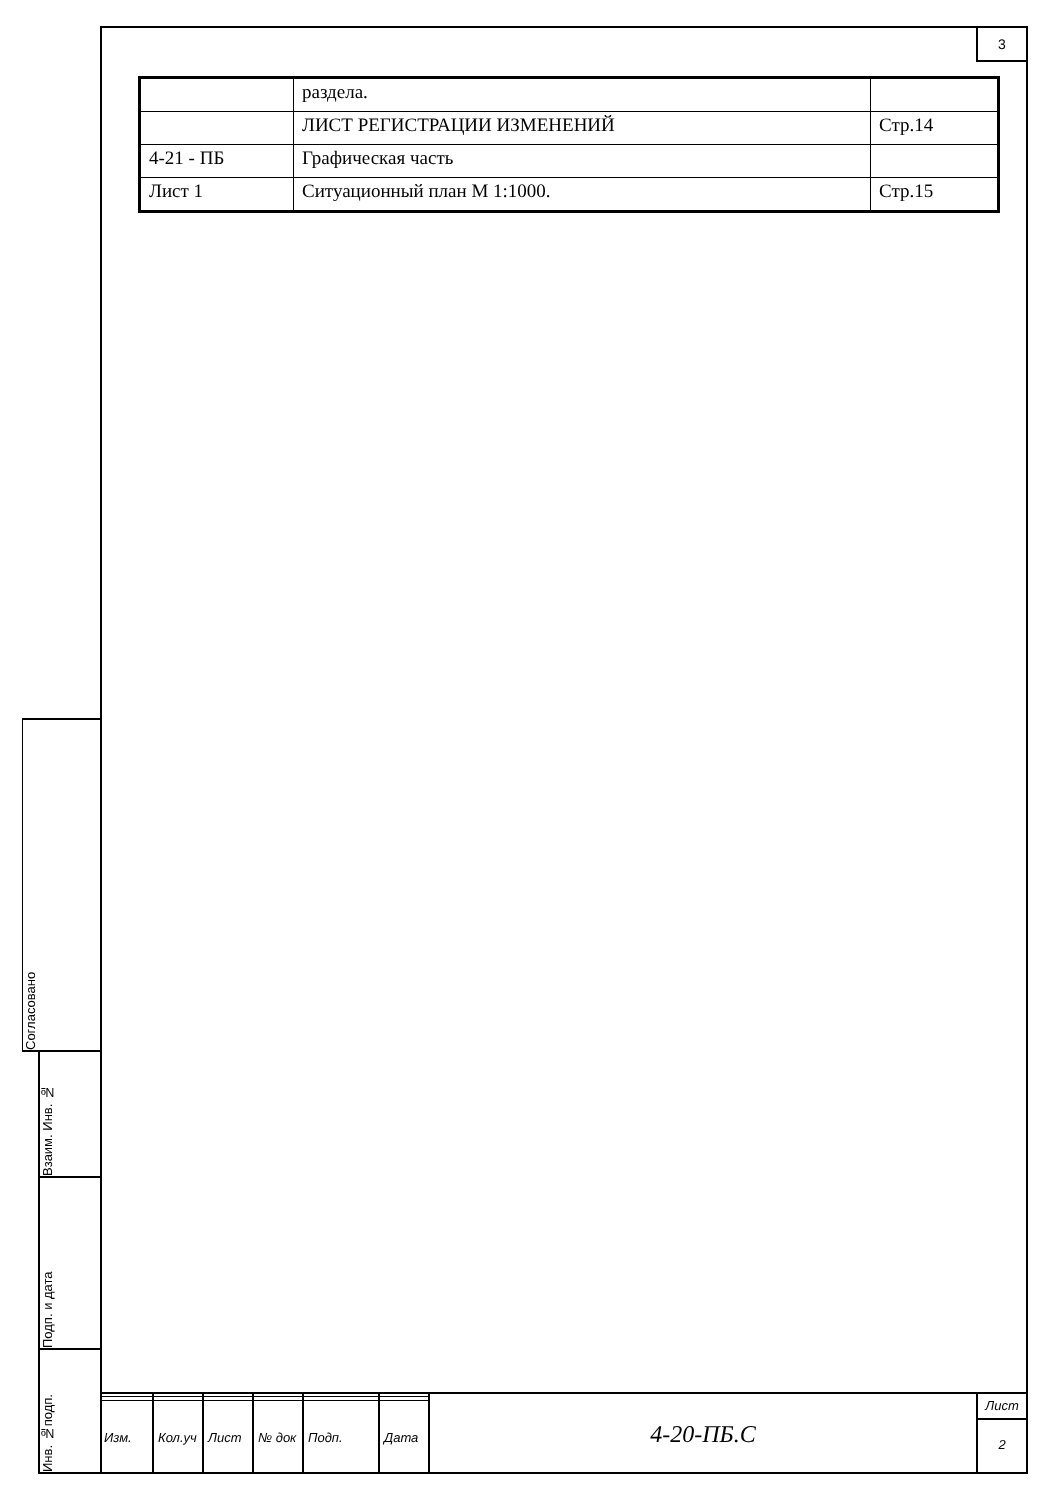3
| | раздела. | |
| | ЛИСТ РЕГИСТРАЦИИ ИЗМЕНЕНИЙ | Стр.14 |
| 4-21 - ПБ | Графическая часть | |
| Лист 1 | Ситуационный план М 1:1000. | Стр.15 |
Согласовано
Взаим. Инв. №
Подп. и дата
Инв. №подп.
| Изм. | Кол.уч | Лист | № док | Подп. | Дата |
4-20-ПБ.С
Лист
2